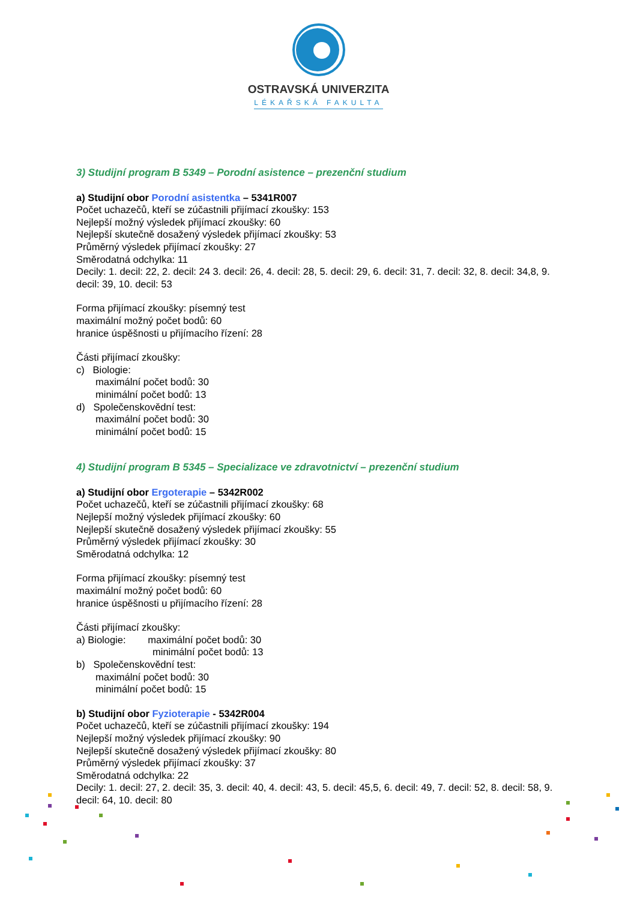OSTRAVSKÁ UNIVERZITA
LÉKAŘSKÁ FAKULTA
3) Studijní program B 5349 – Porodní asistence – prezenční studium
a) Studijní obor Porodní asistentka – 5341R007
Počet uchazečů, kteří se zúčastnili přijímací zkoušky: 153
Nejlepší možný výsledek přijímací zkoušky: 60
Nejlepší skutečně dosažený výsledek přijímací zkoušky: 53
Průměrný výsledek přijímací zkoušky: 27
Směrodatná odchylka: 11
Decily: 1. decil: 22, 2. decil: 24 3. decil: 26, 4. decil: 28, 5. decil: 29, 6. decil: 31, 7. decil: 32, 8. decil: 34,8, 9. decil: 39, 10. decil: 53
Forma přijímací zkoušky: písemný test
maximální možný počet bodů: 60
hranice úspěšnosti u přijímacího řízení: 28
Části přijímací zkoušky:
c) Biologie:
maximální počet bodů: 30
minimální počet bodů: 13
d) Společenskovědní test:
maximální počet bodů: 30
minimální počet bodů: 15
4) Studijní program B 5345 – Specializace ve zdravotnictví – prezenční studium
a) Studijní obor Ergoterapie – 5342R002
Počet uchazečů, kteří se zúčastnili přijímací zkoušky: 68
Nejlepší možný výsledek přijímací zkoušky: 60
Nejlepší skutečně dosažený výsledek přijímací zkoušky: 55
Průměrný výsledek přijímací zkoušky: 30
Směrodatná odchylka: 12
Forma přijímací zkoušky: písemný test
maximální možný počet bodů: 60
hranice úspěšnosti u přijímacího řízení: 28
Části přijímací zkoušky:
a) Biologie: maximální počet bodů: 30
minimální počet bodů: 13
b) Společenskovědní test:
maximální počet bodů: 30
minimální počet bodů: 15
b) Studijní obor Fyzioterapie - 5342R004
Počet uchazečů, kteří se zúčastnili přijímací zkoušky: 194
Nejlepší možný výsledek přijímací zkoušky: 90
Nejlepší skutečně dosažený výsledek přijímací zkoušky: 80
Průměrný výsledek přijímací zkoušky: 37
Směrodatná odchylka: 22
Decily: 1. decil: 27, 2. decil: 35, 3. decil: 40, 4. decil: 43, 5. decil: 45,5, 6. decil: 49, 7. decil: 52, 8. decil: 58, 9. decil: 64, 10. decil: 80